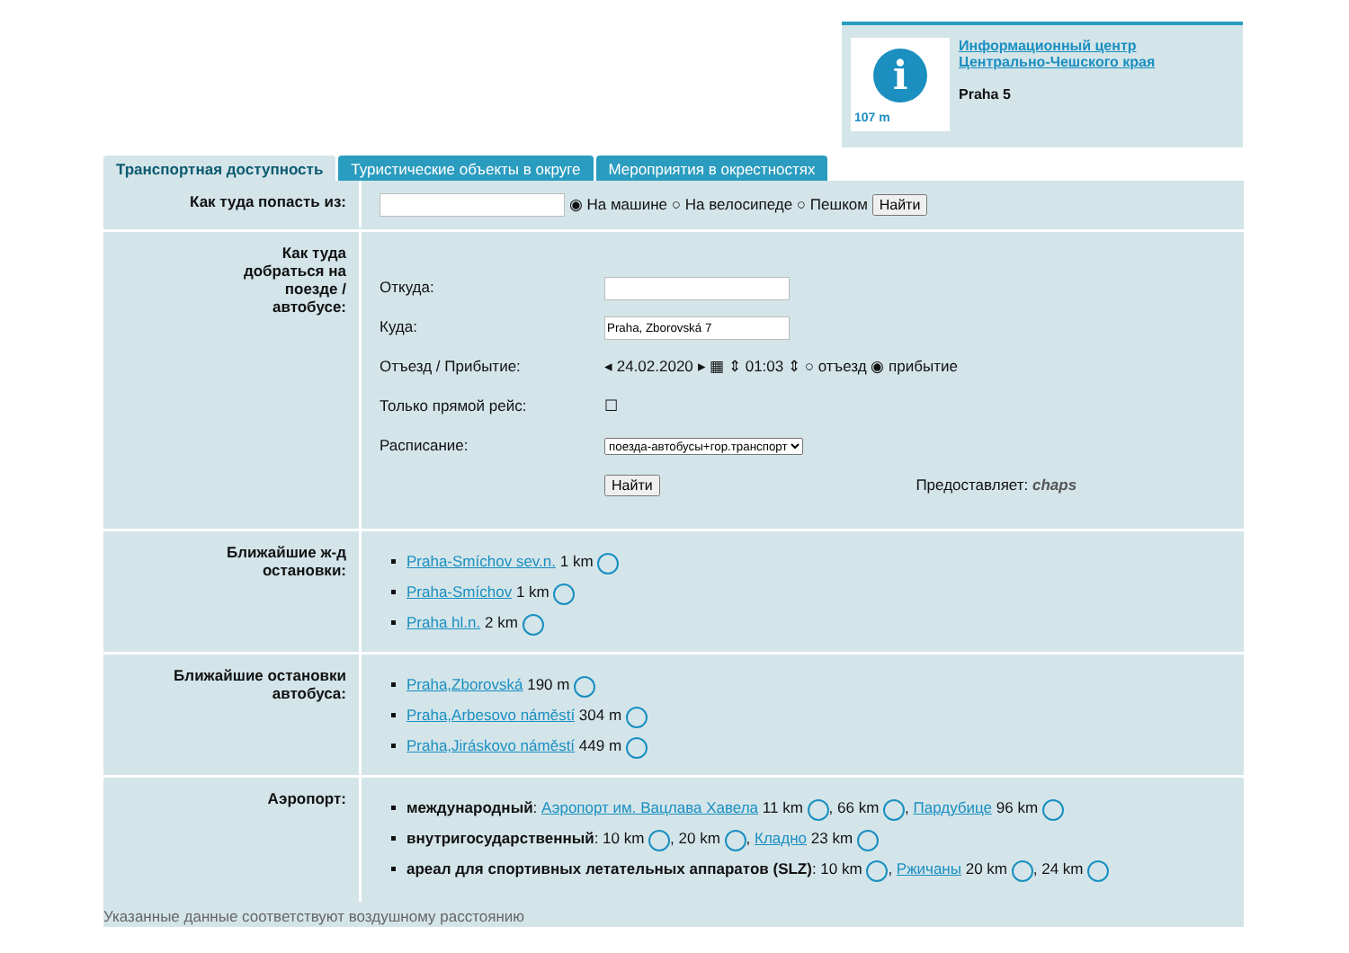i
107 m
Информационный центр
Центрально-Чешского края
Praha 5
Транспортная доступность Туристические объекты в округе Мероприятия в окрестностях
Как туда попасть из:
◉ На машине ○ На велосипеде ○ Пешком Найти
Как туда
добраться на
поезде /
автобусе:
Откуда:
Куда:
Отъезд / Прибытие:
Только прямой рейс:
Расписание:
◂ 24.02.2020 ▸ ▦ ⇕ 01:03 ⇕ ○ отъезд ◉ прибытие
☐
поезда-автобусы+гор.транспорт
Найти Предоставляет: chaps
Ближайшие ж-д
остановки:
Praha-Smíchov sev.n. 1 km
Praha-Smíchov 1 km
Praha hl.n. 2 km
Ближайшие остановки
автобуса:
Praha,Zborovská 190 m
Praha,Arbesovo náměstí 304 m
Praha,Jiráskovo náměstí 449 m
Аэропорт:
международный: Аэропорт им. Вацлава Хавела 11 km , 66 km , Пардубице 96 km
внутригосударственный: 10 km , 20 km , Кладно 23 km
ареал для спортивных летательных аппаратов (SLZ): 10 km , Ржичаны 20 km , 24 km
Указанные данные соответствуют воздушному расстоянию